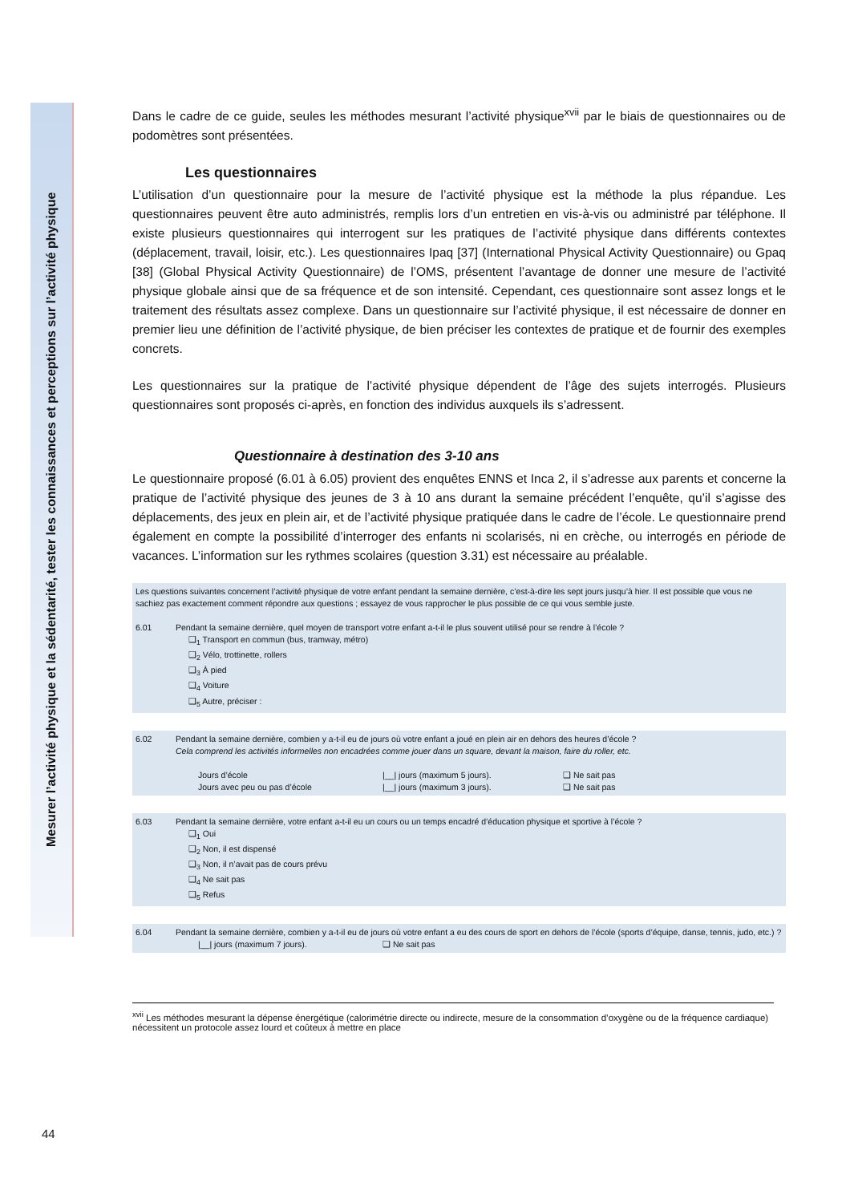Mesurer l’activité physique et la sédentarité, tester les connaissances et perceptions sur l’activité physique
Dans le cadre de ce guide, seules les méthodes mesurant l’activité physique<sup>xvii</sup> par le biais de questionnaires ou de podomètres sont présentées.
Les questionnaires
L’utilisation d’un questionnaire pour la mesure de l’activité physique est la méthode la plus répandue. Les questionnaires peuvent être auto administrés, remplis lors d’un entretien en vis-à-vis ou administré par téléphone. Il existe plusieurs questionnaires qui interrogent sur les pratiques de l’activité physique dans différents contextes (déplacement, travail, loisir, etc.). Les questionnaires Ipaq [37] (International Physical Activity Questionnaire) ou Gpaq [38] (Global Physical Activity Questionnaire) de l’OMS, présentent l’avantage de donner une mesure de l’activité physique globale ainsi que de sa fréquence et de son intensité. Cependant, ces questionnaire sont assez longs et le traitement des résultats assez complexe. Dans un questionnaire sur l’activité physique, il est nécessaire de donner en premier lieu une définition de l’activité physique, de bien préciser les contextes de pratique et de fournir des exemples concrets.
Les questionnaires sur la pratique de l’activité physique dépendent de l’âge des sujets interrogés. Plusieurs questionnaires sont proposés ci-après, en fonction des individus auxquels ils s’adressent.
Questionnaire à destination des 3-10 ans
Le questionnaire proposé (6.01 à 6.05) provient des enquêtes ENNS et Inca 2, il s’adresse aux parents et concerne la pratique de l’activité physique des jeunes de 3 à 10 ans durant la semaine précédent l’enquête, qu’il s’agisse des déplacements, des jeux en plein air, et de l’activité physique pratiquée dans le cadre de l’école. Le questionnaire prend également en compte la possibilité d’interroger des enfants ni scolarisés, ni en crèche, ou interrogés en période de vacances. L’information sur les rythmes scolaires (question 3.31) est nécessaire au préalable.
Les questions suivantes concernent l’activité physique de votre enfant pendant la semaine dernière, c’est-à-dire les sept jours jusqu’à hier. Il est possible que vous ne sachiez pas exactement comment répondre aux questions ; essayez de vous rapprocher le plus possible de ce qui vous semble juste.
6.01 Pendant la semaine dernière, quel moyen de transport votre enfant a-t-il le plus souvent utilisé pour se rendre à l’école ?
❑<sub>1</sub> Transport en commun (bus, tramway, métro)
❑<sub>2</sub> Vélo, trottinette, rollers
❑<sub>3</sub> À pied
❑<sub>4</sub> Voiture
❑<sub>5</sub> Autre, préciser :
6.02 Pendant la semaine dernière, combien y a-t-il eu de jours où votre enfant a joué en plein air en dehors des heures d’école ?
Cela comprend les activités informelles non encadrées comme jouer dans un square, devant la maison, faire du roller, etc.
Jours d’école |__| jours (maximum 5 jours). ❑ Ne sait pas
Jours avec peu ou pas d’école |__| jours (maximum 3 jours). ❑ Ne sait pas
6.03 Pendant la semaine dernière, votre enfant a-t-il eu un cours ou un temps encadré d’éducation physique et sportive à l’école ?
❑<sub>1</sub> Oui
❑<sub>2</sub> Non, il est dispensé
❑<sub>3</sub> Non, il n’avait pas de cours prévu
❑<sub>4</sub> Ne sait pas
❑<sub>5</sub> Refus
6.04 Pendant la semaine dernière, combien y a-t-il eu de jours où votre enfant a eu des cours de sport en dehors de l’école (sports d’équipe, danse, tennis, judo, etc.) ?
|__| jours (maximum 7 jours). ❑ Ne sait pas
<sup>xvii</sup> Les méthodes mesurant la dépense énergétique (calorimétrie directe ou indirecte, mesure de la consommation d’oxygène ou de la fréquence cardiaque) nécessitent un protocole assez lourd et coûteux à mettre en place
44